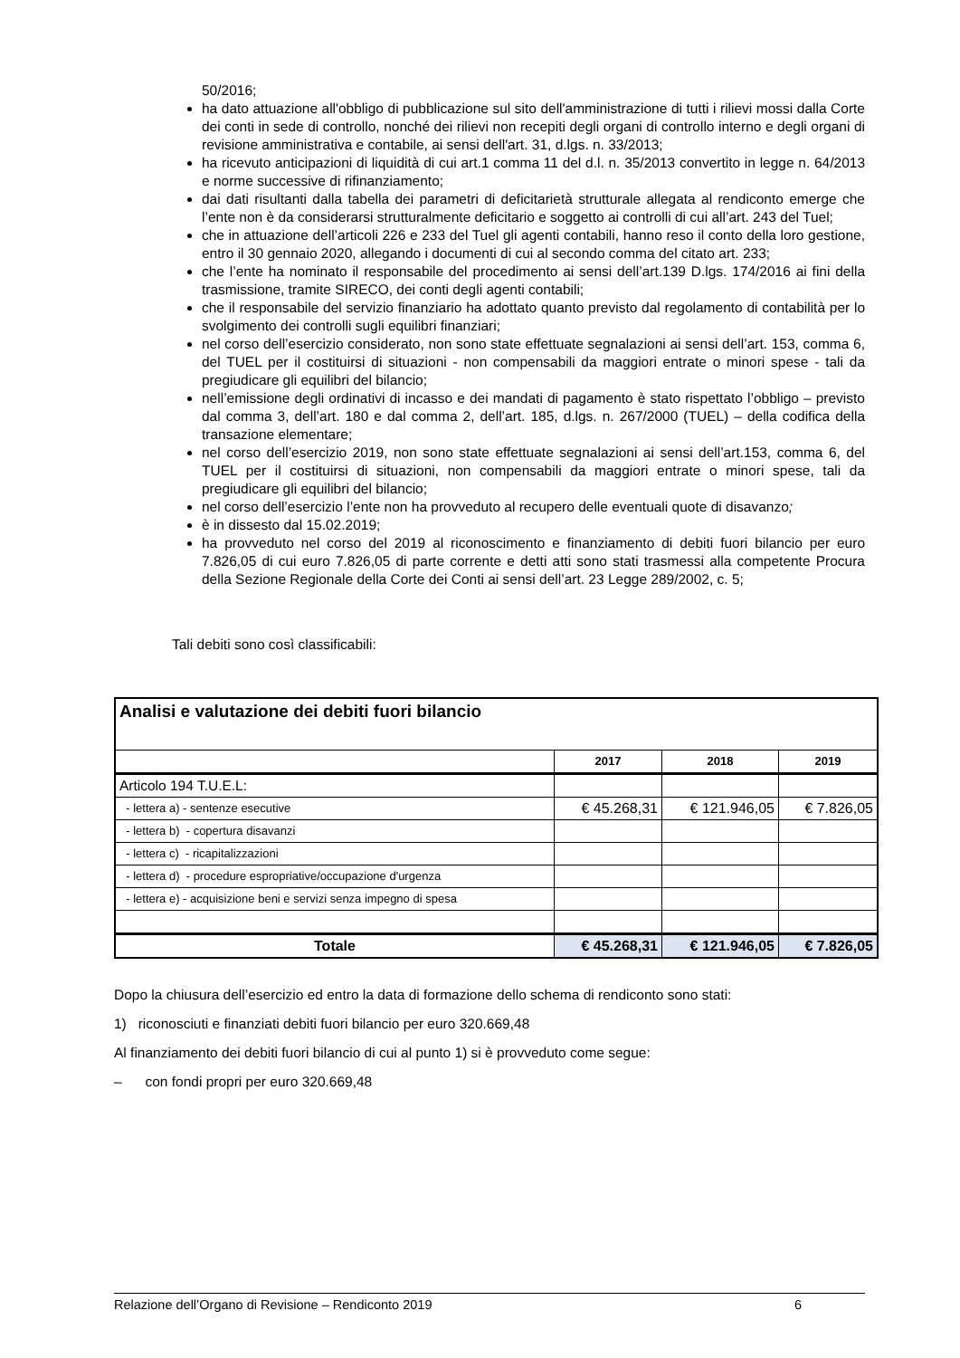50/2016;
ha dato attuazione all'obbligo di pubblicazione sul sito dell'amministrazione di tutti i rilievi mossi dalla Corte dei conti in sede di controllo, nonché dei rilievi non recepiti degli organi di controllo interno e degli organi di revisione amministrativa e contabile, ai sensi dell'art. 31, d.lgs. n. 33/2013;
ha ricevuto anticipazioni di liquidità di cui art.1 comma 11 del d.l. n. 35/2013 convertito in legge n. 64/2013 e norme successive di rifinanziamento;
dai dati risultanti dalla tabella dei parametri di deficitarietà strutturale allegata al rendiconto emerge che l’ente non è da considerarsi strutturalmente deficitario e soggetto ai controlli di cui all’art. 243 del Tuel;
che in attuazione dell’articoli 226 e 233 del Tuel gli agenti contabili, hanno reso il conto della loro gestione, entro il 30 gennaio 2020, allegando i documenti di cui al secondo comma del citato art. 233;
che l’ente ha nominato il responsabile del procedimento ai sensi dell’art.139 D.lgs. 174/2016 ai fini della trasmissione, tramite SIRECO, dei conti degli agenti contabili;
che il responsabile del servizio finanziario ha adottato quanto previsto dal regolamento di contabilità per lo svolgimento dei controlli sugli equilibri finanziari;
nel corso dell’esercizio considerato, non sono state effettuate segnalazioni ai sensi dell’art. 153, comma 6, del TUEL per il costituirsi di situazioni - non compensabili da maggiori entrate o minori spese - tali da pregiudicare gli equilibri del bilancio;
nell’emissione degli ordinativi di incasso e dei mandati di pagamento è stato rispettato l’obbligo – previsto dal comma 3, dell’art. 180 e dal comma 2, dell’art. 185, d.lgs. n. 267/2000 (TUEL) – della codifica della transazione elementare;
nel corso dell’esercizio 2019, non sono state effettuate segnalazioni ai sensi dell’art.153, comma 6, del TUEL per il costituirsi di situazioni, non compensabili da maggiori entrate o minori spese, tali da pregiudicare gli equilibri del bilancio;
nel corso dell’esercizio l’ente non ha provveduto al recupero delle eventuali quote di disavanzo;
è in dissesto dal 15.02.2019;
ha provveduto nel corso del 2019 al riconoscimento e finanziamento di debiti fuori bilancio per euro 7.826,05 di cui euro 7.826,05 di parte corrente e detti atti sono stati trasmessi alla competente Procura della Sezione Regionale della Corte dei Conti ai sensi dell’art. 23 Legge 289/2002, c. 5;
Tali debiti sono così classificabili:
| Analisi e valutazione dei debiti fuori bilancio | | | |
| | 2017 | 2018 | 2019 |
| Articolo 194 T.U.E.L: | | | |
| - lettera a) - sentenze esecutive | € 45.268,31 | € 121.946,05 | € 7.826,05 |
| - lettera b) - copertura disavanzi | | | |
| - lettera c) - ricapitalizzazioni | | | |
| - lettera d) - procedure espropriative/occupazione d'urgenza | | | |
| - lettera e) - acquisizione beni e servizi senza impegno di spesa | | | |
| Totale | € 45.268,31 | € 121.946,05 | € 7.826,05 |
Dopo la chiusura dell’esercizio ed entro la data di formazione dello schema di rendiconto sono stati:
1) riconosciuti e finanziati debiti fuori bilancio per euro 320.669,48
Al finanziamento dei debiti fuori bilancio di cui al punto 1) si è provveduto come segue:
– con fondi propri per euro 320.669,48
Relazione dell’Organo di Revisione – Rendiconto 2019 6